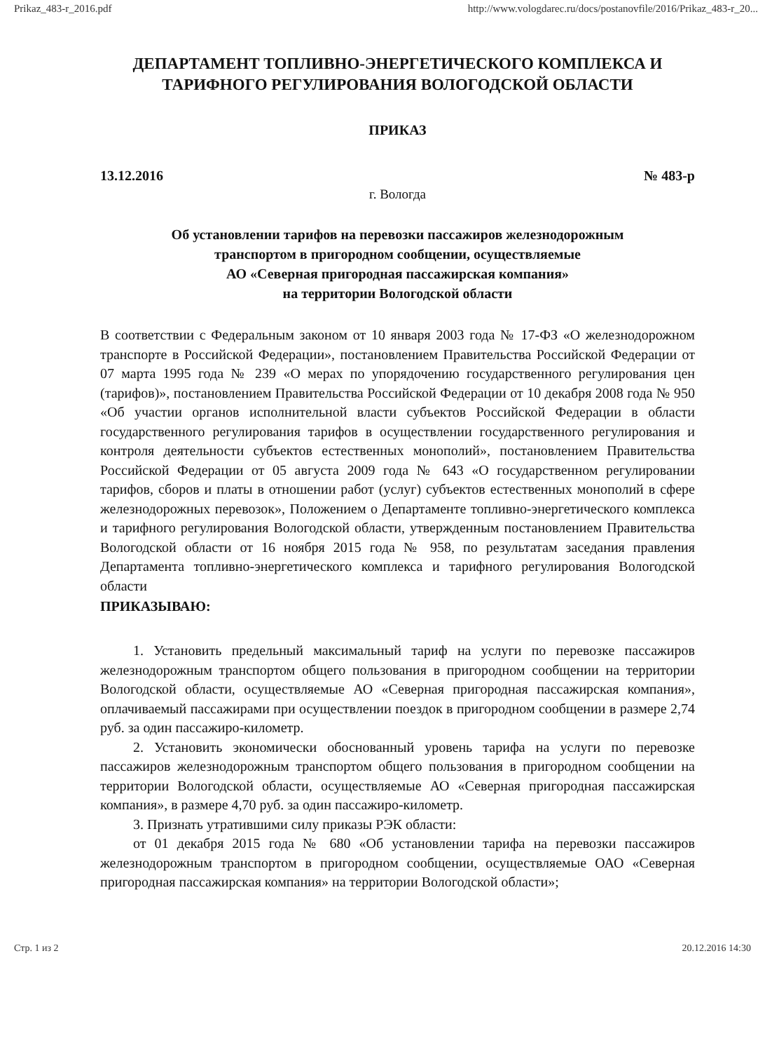Prikaz_483-r_2016.pdf http://www.vologdarec.ru/docs/postanovfile/2016/Prikaz_483-r_20...
ДЕПАРТАМЕНТ ТОПЛИВНО-ЭНЕРГЕТИЧЕСКОГО КОМПЛЕКСА И ТАРИФНОГО РЕГУЛИРОВАНИЯ ВОЛОГОДСКОЙ ОБЛАСТИ
ПРИКАЗ
13.12.2016 № 483-р
г. Вологда
Об установлении тарифов на перевозки пассажиров железнодорожным
транспортом в пригородном сообщении, осуществляемые
АО «Северная пригородная пассажирская компания»
на территории Вологодской области
В соответствии с Федеральным законом от 10 января 2003 года № 17-ФЗ «О железнодорожном транспорте в Российской Федерации», постановлением Правительства Российской Федерации от 07 марта 1995 года № 239 «О мерах по упорядочению государственного регулирования цен (тарифов)», постановлением Правительства Российской Федерации от 10 декабря 2008 года № 950 «Об участии органов исполнительной власти субъектов Российской Федерации в области государственного регулирования тарифов в осуществлении государственного регулирования и контроля деятельности субъектов естественных монополий», постановлением Правительства Российской Федерации от 05 августа 2009 года № 643 «О государственном регулировании тарифов, сборов и платы в отношении работ (услуг) субъектов естественных монополий в сфере железнодорожных перевозок», Положением о Департаменте топливно-энергетического комплекса и тарифного регулирования Вологодской области, утвержденным постановлением Правительства Вологодской области от 16 ноября 2015 года № 958, по результатам заседания правления Департамента топливно-энергетического комплекса и тарифного регулирования Вологодской области
ПРИКАЗЫВАЮ:
1. Установить предельный максимальный тариф на услуги по перевозке пассажиров железнодорожным транспортом общего пользования в пригородном сообщении на территории Вологодской области, осуществляемые АО «Северная пригородная пассажирская компания», оплачиваемый пассажирами при осуществлении поездок в пригородном сообщении в размере 2,74 руб. за один пассажиро-километр.
2. Установить экономически обоснованный уровень тарифа на услуги по перевозке пассажиров железнодорожным транспортом общего пользования в пригородном сообщении на территории Вологодской области, осуществляемые АО «Северная пригородная пассажирская компания», в размере 4,70 руб. за один пассажиро-километр.
3. Признать утратившими силу приказы РЭК области:
от 01 декабря 2015 года № 680 «Об установлении тарифа на перевозки пассажиров железнодорожным транспортом в пригородном сообщении, осуществляемые ОАО «Северная пригородная пассажирская компания» на территории Вологодской области»;
Стр. 1 из 2 20.12.2016 14:30